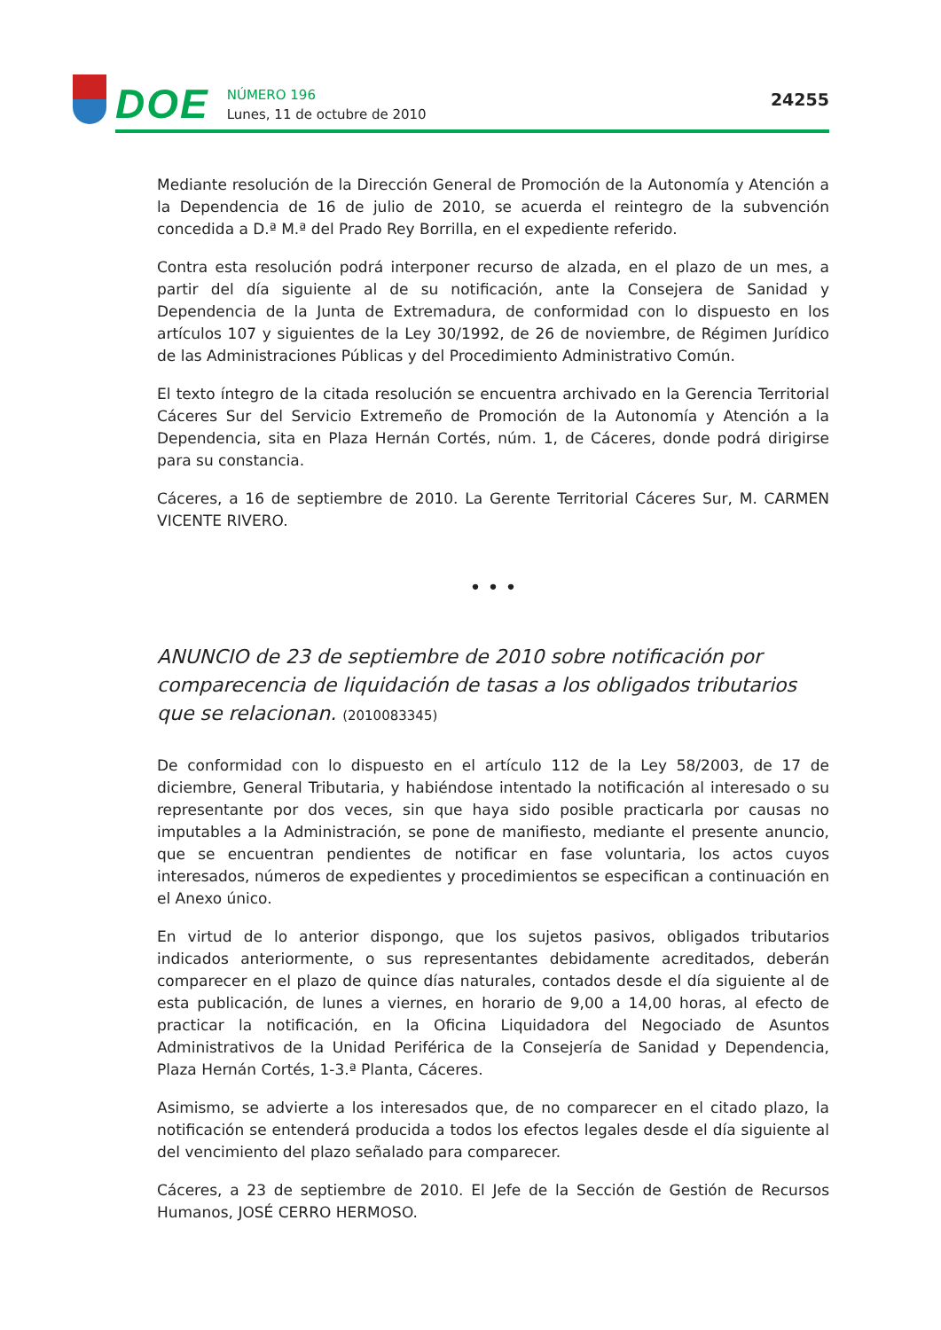DOE
NÚMERO 196
Lunes, 11 de octubre de 2010
24255
Mediante resolución de la Dirección General de Promoción de la Autonomía y Atención a la Dependencia de 16 de julio de 2010, se acuerda el reintegro de la subvención concedida a D.ª M.ª del Prado Rey Borrilla, en el expediente referido.
Contra esta resolución podrá interponer recurso de alzada, en el plazo de un mes, a partir del día siguiente al de su notificación, ante la Consejera de Sanidad y Dependencia de la Junta de Extremadura, de conformidad con lo dispuesto en los artículos 107 y siguientes de la Ley 30/1992, de 26 de noviembre, de Régimen Jurídico de las Administraciones Públicas y del Procedimiento Administrativo Común.
El texto íntegro de la citada resolución se encuentra archivado en la Gerencia Territorial Cáceres Sur del Servicio Extremeño de Promoción de la Autonomía y Atención a la Dependencia, sita en Plaza Hernán Cortés, núm. 1, de Cáceres, donde podrá dirigirse para su constancia.
Cáceres, a 16 de septiembre de 2010. La Gerente Territorial Cáceres Sur, M. CARMEN VICENTE RIVERO.
• • •
ANUNCIO de 23 de septiembre de 2010 sobre notificación por comparecencia de liquidación de tasas a los obligados tributarios que se relacionan. (2010083345)
De conformidad con lo dispuesto en el artículo 112 de la Ley 58/2003, de 17 de diciembre, General Tributaria, y habiéndose intentado la notificación al interesado o su representante por dos veces, sin que haya sido posible practicarla por causas no imputables a la Administración, se pone de manifiesto, mediante el presente anuncio, que se encuentran pendientes de notificar en fase voluntaria, los actos cuyos interesados, números de expedientes y procedimientos se especifican a continuación en el Anexo único.
En virtud de lo anterior dispongo, que los sujetos pasivos, obligados tributarios indicados anteriormente, o sus representantes debidamente acreditados, deberán comparecer en el plazo de quince días naturales, contados desde el día siguiente al de esta publicación, de lunes a viernes, en horario de 9,00 a 14,00 horas, al efecto de practicar la notificación, en la Oficina Liquidadora del Negociado de Asuntos Administrativos de la Unidad Periférica de la Consejería de Sanidad y Dependencia, Plaza Hernán Cortés, 1-3.ª Planta, Cáceres.
Asimismo, se advierte a los interesados que, de no comparecer en el citado plazo, la notificación se entenderá producida a todos los efectos legales desde el día siguiente al del vencimiento del plazo señalado para comparecer.
Cáceres, a 23 de septiembre de 2010. El Jefe de la Sección de Gestión de Recursos Humanos, JOSÉ CERRO HERMOSO.